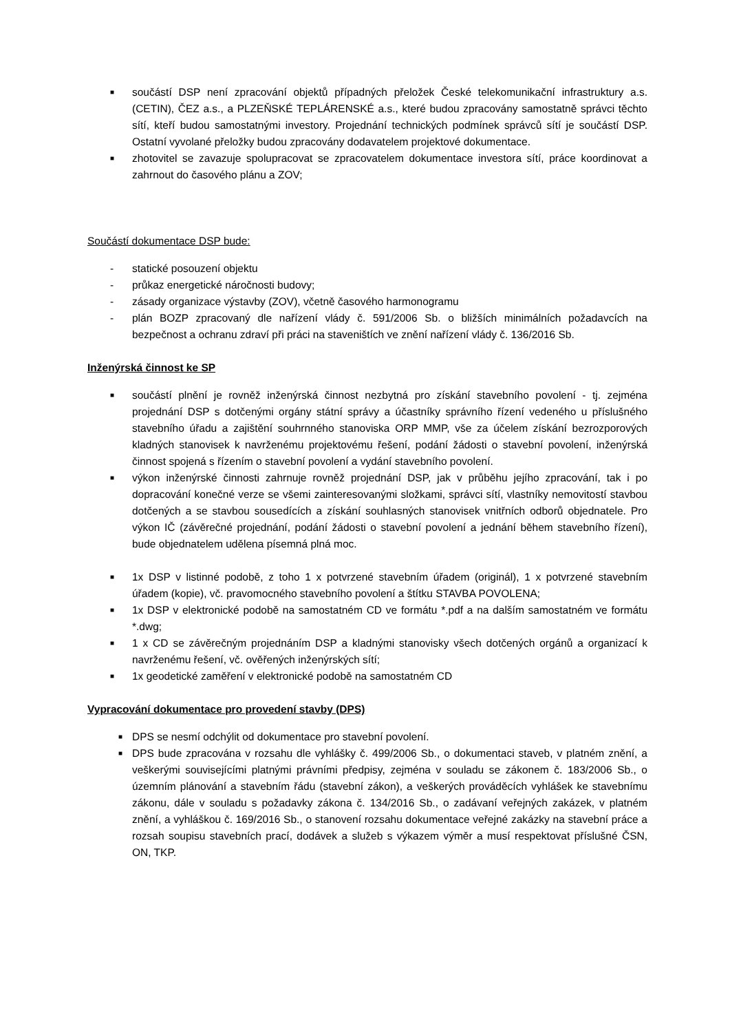■ součástí DSP není zpracování objektů případných přeložek České telekomunikační infrastruktury a.s. (CETIN), ČEZ a.s., a PLZEŇSKÉ TEPLÁRENSKÉ a.s., které budou zpracovány samostatně správci těchto sítí, kteří budou samostatnými investory. Projednání technických podmínek správců sítí je součástí DSP. Ostatní vyvolané přeložky budou zpracovány dodavatelem projektové dokumentace.
■ zhotovitel se zavazuje spolupracovat se zpracovatelem dokumentace investora sítí, práce koordinovat a zahrnout do časového plánu a ZOV;
Součástí dokumentace DSP bude:
- statické posouzení objektu
- průkaz energetické náročnosti budovy;
- zásady organizace výstavby (ZOV), včetně časového harmonogramu
- plán BOZP zpracovaný dle nařízení vlády č. 591/2006 Sb. o bližších minimálních požadavcích na bezpečnost a ochranu zdraví při práci na staveništích ve znění nařízení vlády č. 136/2016 Sb.
Inženýrská činnost ke SP
■ součástí plnění je rovněž inženýrská činnost nezbytná pro získání stavebního povolení - tj. zejména projednání DSP s dotčenými orgány státní správy a účastníky správního řízení vedeného u příslušného stavebního úřadu a zajištění souhrnného stanoviska ORP MMP, vše za účelem získání bezrozporových kladných stanovisek k navrženému projektovému řešení, podání žádosti o stavební povolení, inženýrská činnost spojená s řízením o stavební povolení a vydání stavebního povolení.
■ výkon inženýrské činnosti zahrnuje rovněž projednání DSP, jak v průběhu jejího zpracování, tak i po dopracování konečné verze se všemi zainteresovanými složkami, správci sítí, vlastníky nemovitostí stavbou dotčených a se stavbou sousedících a získání souhlasných stanovisek vnitřních odborů objednatele. Pro výkon IČ (závěrečné projednání, podání žádosti o stavební povolení a jednání během stavebního řízení), bude objednatelem udělena písemná plná moc.
■ 1x DSP v listinné podobě, z toho 1 x potvrzené stavebním úřadem (originál), 1 x potvrzené stavebním úřadem (kopie), vč. pravomocného stavebního povolení a štítku STAVBA POVOLENA;
■ 1x DSP v elektronické podobě na samostatném CD ve formátu *.pdf a na dalším samostatném ve formátu *.dwg;
■ 1 x CD se závěrečným projednáním DSP a kladnými stanovisky všech dotčených orgánů a organizací k navrženému řešení, vč. ověřených inženýrských sítí;
■ 1x geodetické zaměření v elektronické podobě na samostatném CD
Vypracování dokumentace pro provedení stavby (DPS)
■ DPS se nesmí odchýlit od dokumentace pro stavební povolení.
■ DPS bude zpracována v rozsahu dle vyhlášky č. 499/2006 Sb., o dokumentaci staveb, v platném znění, a veškerými souvisejícími platnými právními předpisy, zejména v souladu se zákonem č. 183/2006 Sb., o územním plánování a stavebním řádu (stavební zákon), a veškerých prováděcích vyhlášek ke stavebnímu zákonu, dále v souladu s požadavky zákona č. 134/2016 Sb., o zadávaní veřejných zakázek, v platném znění, a vyhláškou č. 169/2016 Sb., o stanovení rozsahu dokumentace veřejné zakázky na stavební práce a rozsah soupisu stavebních prací, dodávek a služeb s výkazem výměr a musí respektovat příslušné ČSN, ON, TKP.